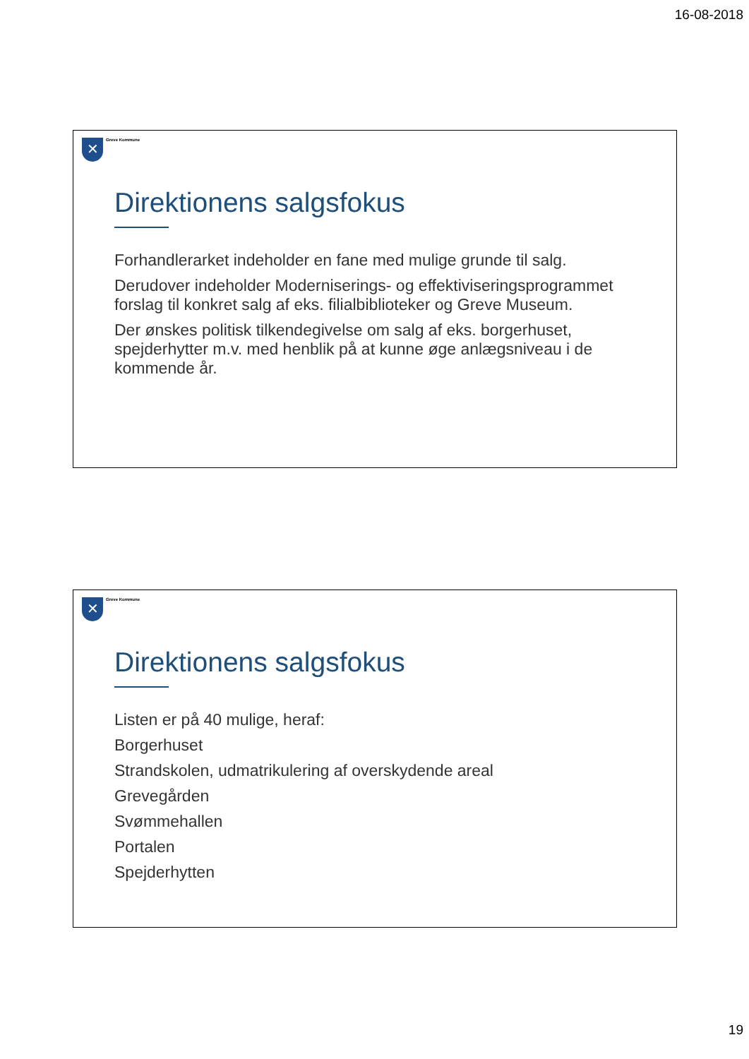16-08-2018
✕
Greve Kommune
Direktionens salgsfokus
Forhandlerarket indeholder en fane med mulige grunde til salg.
Derudover indeholder Moderniserings- og effektiviseringsprogrammet forslag til konkret salg af eks. filialbiblioteker og Greve Museum.
Der ønskes politisk tilkendegivelse om salg af eks. borgerhuset, spejderhytter m.v. med henblik på at kunne øge anlægsniveau i de kommende år.
✕
Greve Kommune
Direktionens salgsfokus
Listen er på 40 mulige, heraf:
Borgerhuset
Strandskolen, udmatrikulering af overskydende areal
Grevegården
Svømmehallen
Portalen
Spejderhytten
19